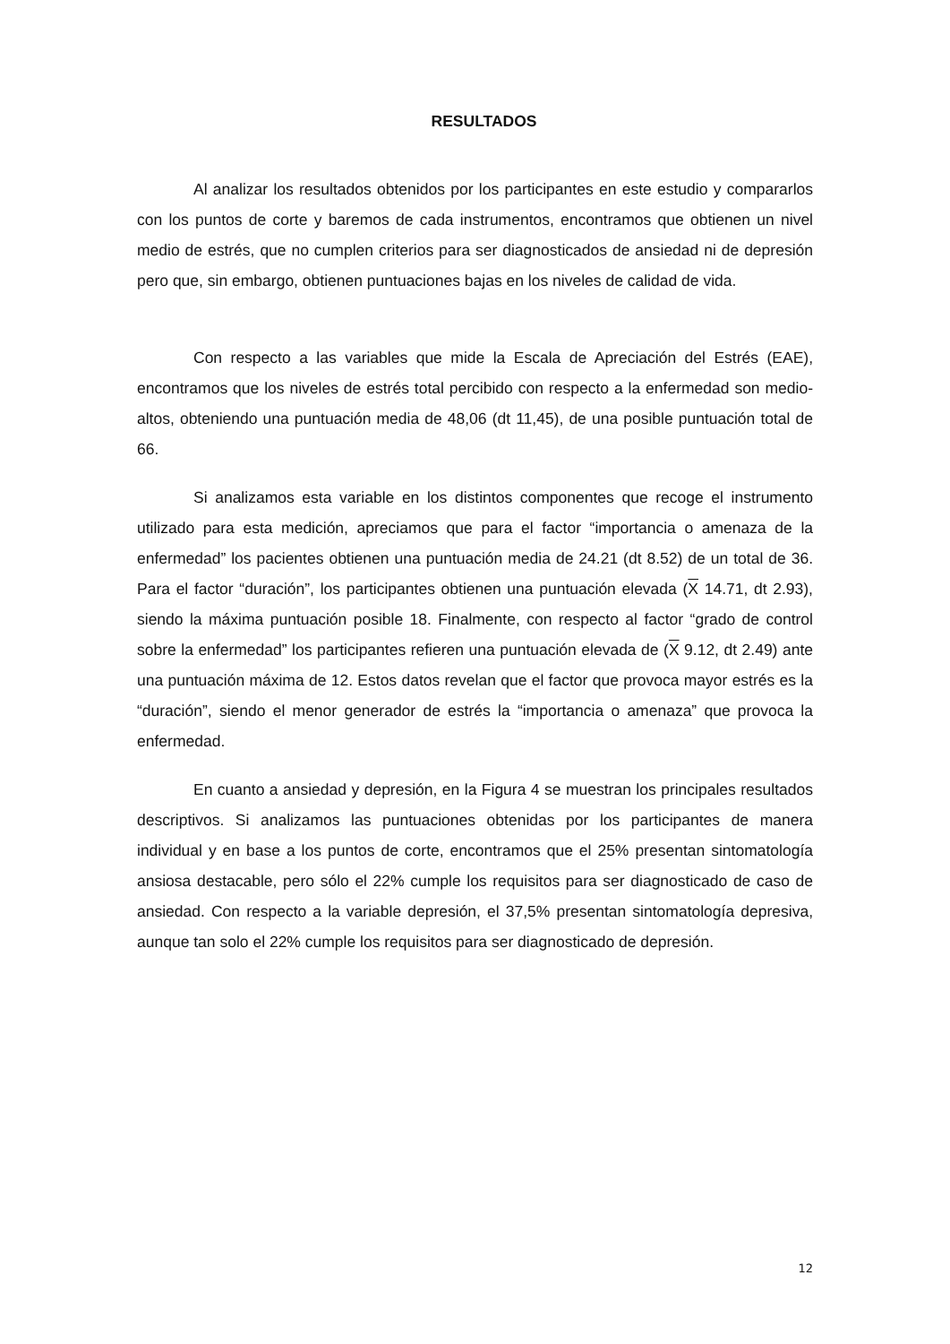RESULTADOS
Al analizar los resultados obtenidos por los participantes en este estudio y compararlos con los puntos de corte y baremos de cada instrumentos, encontramos que obtienen un nivel medio de estrés, que no cumplen criterios para ser diagnosticados de ansiedad ni de depresión pero que, sin embargo, obtienen puntuaciones bajas en los niveles de calidad de vida.
Con respecto a las variables que mide la Escala de Apreciación del Estrés (EAE), encontramos que los niveles de estrés total percibido con respecto a la enfermedad son medio-altos, obteniendo una puntuación media de 48,06 (dt 11,45), de una posible puntuación total de 66.
Si analizamos esta variable en los distintos componentes que recoge el instrumento utilizado para esta medición, apreciamos que para el factor “importancia o amenaza de la enfermedad” los pacientes obtienen una puntuación media de 24.21 (dt 8.52) de un total de 36. Para el factor “duración”, los participantes obtienen una puntuación elevada (X 14.71, dt 2.93), siendo la máxima puntuación posible 18. Finalmente, con respecto al factor “grado de control sobre la enfermedad” los participantes refieren una puntuación elevada de (X 9.12, dt 2.49) ante una puntuación máxima de 12. Estos datos revelan que el factor que provoca mayor estrés es la “duración”, siendo el menor generador de estrés la “importancia o amenaza” que provoca la enfermedad.
En cuanto a ansiedad y depresión, en la Figura 4 se muestran los principales resultados descriptivos. Si analizamos las puntuaciones obtenidas por los participantes de manera individual y en base a los puntos de corte, encontramos que el 25% presentan sintomatología ansiosa destacable, pero sólo el 22% cumple los requisitos para ser diagnosticado de caso de ansiedad. Con respecto a la variable depresión, el 37,5% presentan sintomatología depresiva, aunque tan solo el 22% cumple los requisitos para ser diagnosticado de depresión.
12